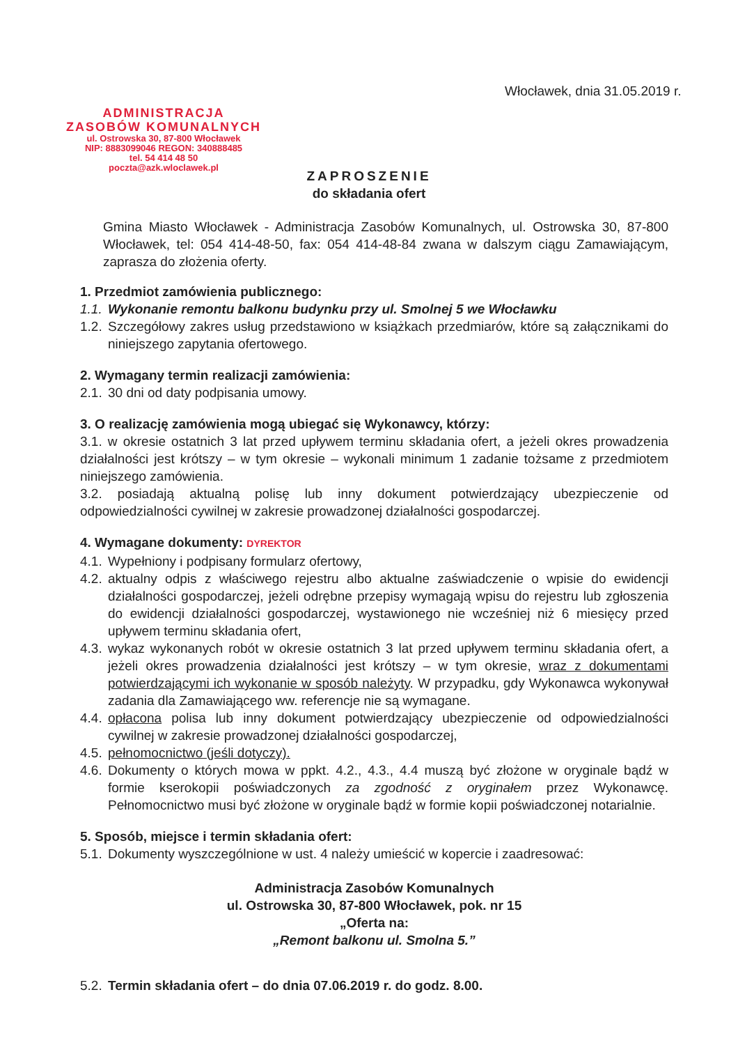Włocławek, dnia 31.05.2019 r.
ADMINISTRACJA
ZASOBÓW KOMUNALNYCH
ul. Ostrowska 30, 87-800 Włocławek
NIP: 8883099046 REGON: 340888485
tel. 54 414 48 50
poczta@azk.wloclawek.pl
ZAPROSZENIE
do składania ofert
Gmina Miasto Włocławek - Administracja Zasobów Komunalnych, ul. Ostrowska 30, 87-800 Włocławek, tel: 054 414-48-50, fax: 054 414-48-84 zwana w dalszym ciągu Zamawiającym, zaprasza do złożenia oferty.
1. Przedmiot zamówienia publicznego:
1.1. Wykonanie remontu balkonu budynku przy ul. Smolnej 5 we Włocławku
1.2. Szczegółowy zakres usług przedstawiono w książkach przedmiarów, które są załącznikami do niniejszego zapytania ofertowego.
2. Wymagany termin realizacji zamówienia:
2.1. 30 dni od daty podpisania umowy.
3. O realizację zamówienia mogą ubiegać się Wykonawcy, którzy:
3.1. w okresie ostatnich 3 lat przed upływem terminu składania ofert, a jeżeli okres prowadzenia działalności jest krótszy – w tym okresie – wykonali minimum 1 zadanie tożsame z przedmiotem niniejszego zamówienia.
3.2. posiadają aktualną polisę lub inny dokument potwierdzający ubezpieczenie od odpowiedzialności cywilnej w zakresie prowadzonej działalności gospodarczej.
4. Wymagane dokumenty: DYREKTOR
4.1. Wypełniony i podpisany formularz ofertowy,
4.2. aktualny odpis z właściwego rejestru albo aktualne zaświadczenie o wpisie do ewidencji działalności gospodarczej, jeżeli odrębne przepisy wymagają wpisu do rejestru lub zgłoszenia do ewidencji działalności gospodarczej, wystawionego nie wcześniej niż 6 miesięcy przed upływem terminu składania ofert,
4.3. wykaz wykonanych robót w okresie ostatnich 3 lat przed upływem terminu składania ofert, a jeżeli okres prowadzenia działalności jest krótszy – w tym okresie, wraz z dokumentami potwierdzającymi ich wykonanie w sposób należyty. W przypadku, gdy Wykonawca wykonywał zadania dla Zamawiającego ww. referencje nie są wymagane.
4.4. opłacona polisa lub inny dokument potwierdzający ubezpieczenie od odpowiedzialności cywilnej w zakresie prowadzonej działalności gospodarczej,
4.5. pełnomocnictwo (jeśli dotyczy).
4.6. Dokumenty o których mowa w ppkt. 4.2., 4.3., 4.4 muszą być złożone w oryginale bądź w formie kserokopii poświadczonych za zgodność z oryginałem przez Wykonawcę. Pełnomocnictwo musi być złożone w oryginale bądź w formie kopii poświadczonej notarialnie.
5. Sposób, miejsce i termin składania ofert:
5.1. Dokumenty wyszczególnione w ust. 4 należy umieścić w kopercie i zaadresować:
Administracja Zasobów Komunalnych
ul. Ostrowska 30, 87-800 Włocławek, pok. nr 15
„Oferta na:
„Remont balkonu ul. Smolna 5.”
5.2. Termin składania ofert – do dnia 07.06.2019 r. do godz. 8.00.